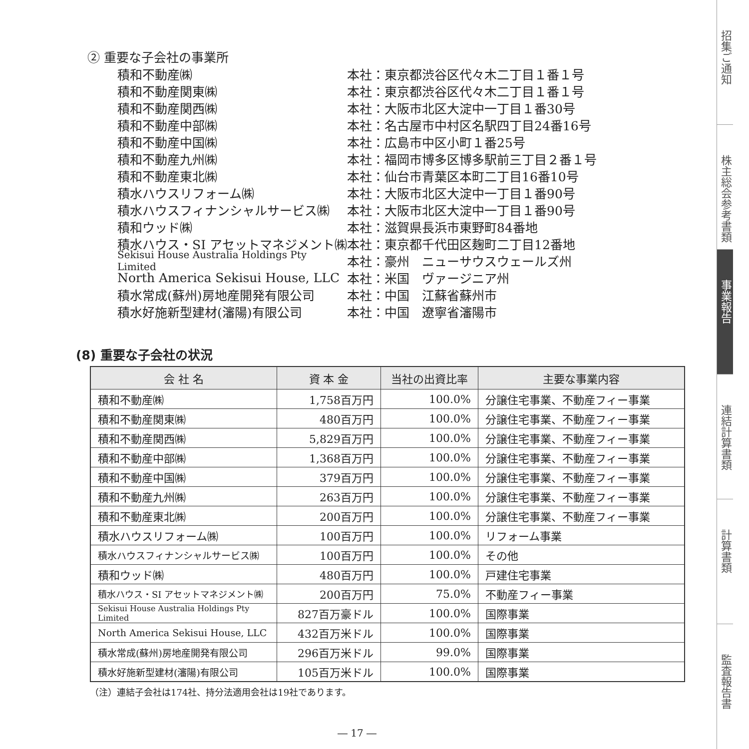② 重要な子会社の事業所
積和不動産㈱ 本社：東京都渋谷区代々木二丁目１番１号
積和不動産関東㈱ 本社：東京都渋谷区代々木二丁目１番１号
積和不動産関西㈱ 本社：大阪市北区大淀中一丁目１番30号
積和不動産中部㈱ 本社：名古屋市中村区名駅四丁目24番16号
積和不動産中国㈱ 本社：広島市中区小町１番25号
積和不動産九州㈱ 本社：福岡市博多区博多駅前三丁目２番１号
積和不動産東北㈱ 本社：仙台市青葉区本町二丁目16番10号
積水ハウスリフォーム㈱ 本社：大阪市北区大淀中一丁目１番90号
積水ハウスフィナンシャルサービス㈱ 本社：大阪市北区大淀中一丁目１番90号
積和ウッド㈱ 本社：滋賀県長浜市東野町84番地
積水ハウス・SI アセットマネジメント㈱ 本社：東京都千代田区麹町二丁目12番地
Sekisui House Australia Holdings Pty Limited 本社：豪州　ニューサウスウェールズ州
North America Sekisui House, LLC 本社：米国　ヴァージニア州
積水常成(蘇州)房地産開発有限公司 本社：中国　江蘇省蘇州市
積水好施新型建材(瀋陽)有限公司 本社：中国　遼寧省瀋陽市
(8) 重要な子会社の状況
| 会 社 名 | 資 本 金 | 当社の出資比率 | 主要な事業内容 |
| --- | --- | --- | --- |
| 積和不動産㈱ | 1,758百万円 | 100.0% | 分譲住宅事業、不動産フィー事業 |
| 積和不動産関東㈱ | 480百万円 | 100.0% | 分譲住宅事業、不動産フィー事業 |
| 積和不動産関西㈱ | 5,829百万円 | 100.0% | 分譲住宅事業、不動産フィー事業 |
| 積和不動産中部㈱ | 1,368百万円 | 100.0% | 分譲住宅事業、不動産フィー事業 |
| 積和不動産中国㈱ | 379百万円 | 100.0% | 分譲住宅事業、不動産フィー事業 |
| 積和不動産九州㈱ | 263百万円 | 100.0% | 分譲住宅事業、不動産フィー事業 |
| 積和不動産東北㈱ | 200百万円 | 100.0% | 分譲住宅事業、不動産フィー事業 |
| 積水ハウスリフォーム㈱ | 100百万円 | 100.0% | リフォーム事業 |
| 積水ハウスフィナンシャルサービス㈱ | 100百万円 | 100.0% | その他 |
| 積和ウッド㈱ | 480百万円 | 100.0% | 戸建住宅事業 |
| 積水ハウス・SI アセットマネジメント㈱ | 200百万円 | 75.0% | 不動産フィー事業 |
| Sekisui House Australia Holdings Pty Limited | 827百万豪ドル | 100.0% | 国際事業 |
| North America Sekisui House, LLC | 432百万米ドル | 100.0% | 国際事業 |
| 積水常成(蘇州)房地産開発有限公司 | 296百万米ドル | 99.0% | 国際事業 |
| 積水好施新型建材(瀋陽)有限公司 | 105百万米ドル | 100.0% | 国際事業 |
（注）連結子会社は174社、持分法適用会社は19社であります。
― 17 ―
招集ご通知
株主総会参考書類
事業報告
連結計算書類
計算書類
監査報告書